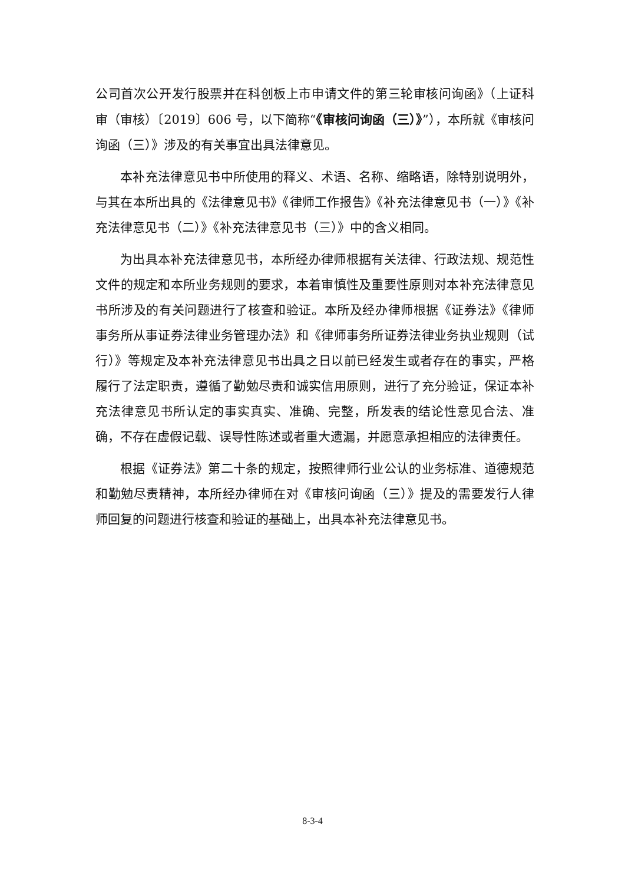公司首次公开发行股票并在科创板上市申请文件的第三轮审核问询函》（上证科审（审核）〔2019〕606 号，以下简称“《审核问询函（三）》”），本所就《审核问询函（三）》涉及的有关事宜出具法律意见。
本补充法律意见书中所使用的释义、术语、名称、缩略语，除特别说明外，与其在本所出具的《法律意见书》《律师工作报告》《补充法律意见书（一）》《补充法律意见书（二）》《补充法律意见书（三）》中的含义相同。
为出具本补充法律意见书，本所经办律师根据有关法律、行政法规、规范性文件的规定和本所业务规则的要求，本着审慎性及重要性原则对本补充法律意见书所涉及的有关问题进行了核查和验证。本所及经办律师根据《证券法》《律师事务所从事证券法律业务管理办法》和《律师事务所证券法律业务执业规则（试行）》等规定及本补充法律意见书出具之日以前已经发生或者存在的事实，严格履行了法定职责，遵循了勤勉尽责和诚实信用原则，进行了充分验证，保证本补充法律意见书所认定的事实真实、准确、完整，所发表的结论性意见合法、准确，不存在虚假记载、误导性陈述或者重大遗漏，并愿意承担相应的法律责任。
根据《证券法》第二十条的规定，按照律师行业公认的业务标准、道德规范和勤勉尽责精神，本所经办律师在对《审核问询函（三）》提及的需要发行人律师回复的问题进行核查和验证的基础上，出具本补充法律意见书。
8-3-4